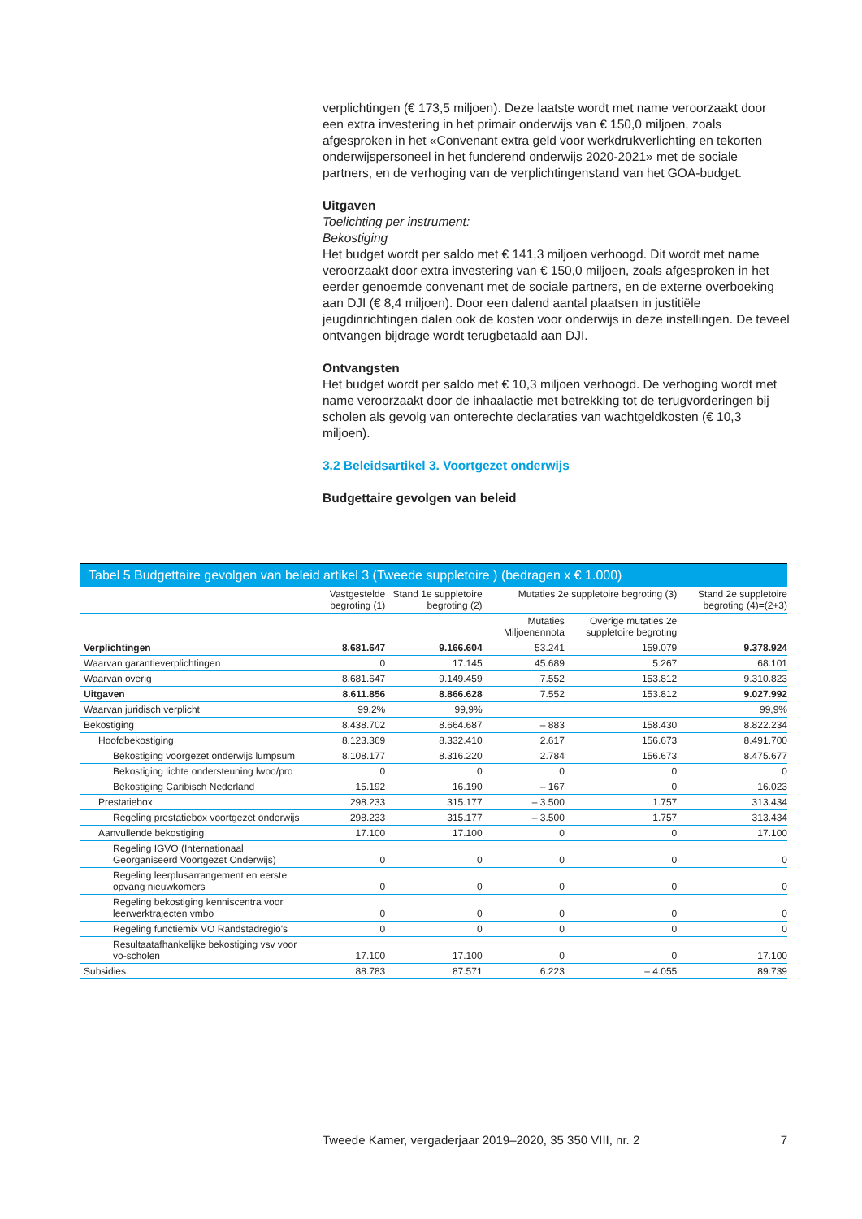verplichtingen (€ 173,5 miljoen). Deze laatste wordt met name veroorzaakt door een extra investering in het primair onderwijs van € 150,0 miljoen, zoals afgesproken in het «Convenant extra geld voor werkdrukverlichting en tekorten onderwijspersoneel in het funderend onderwijs 2020-2021» met de sociale partners, en de verhoging van de verplichtingenstand van het GOA-budget.
Uitgaven
Toelichting per instrument:
Bekostiging
Het budget wordt per saldo met € 141,3 miljoen verhoogd. Dit wordt met name veroorzaakt door extra investering van € 150,0 miljoen, zoals afgesproken in het eerder genoemde convenant met de sociale partners, en de externe overboeking aan DJI (€ 8,4 miljoen). Door een dalend aantal plaatsen in justitiële jeugdinrichtingen dalen ook de kosten voor onderwijs in deze instellingen. De teveel ontvangen bijdrage wordt terugbetaald aan DJI.
Ontvangsten
Het budget wordt per saldo met € 10,3 miljoen verhoogd. De verhoging wordt met name veroorzaakt door de inhaalactie met betrekking tot de terugvorderingen bij scholen als gevolg van onterechte declaraties van wachtgeldkosten (€ 10,3 miljoen).
3.2 Beleidsartikel 3. Voortgezet onderwijs
Budgettaire gevolgen van beleid
Tabel 5 Budgettaire gevolgen van beleid artikel 3 (Tweede suppletoire ) (bedragen x € 1.000)
| | Vastgestelde begroting (1) | Stand 1e suppletoire begroting (2) | Mutaties 2e suppletoire begroting (3) | | Stand 2e suppletoire begroting (4)=(2+3) |
| --- | --- | --- | --- | --- | --- |
| | | | Mutaties Miljoenennota | Overige mutaties 2e suppletoire begroting | |
| Verplichtingen | 8.681.647 | 9.166.604 | 53.241 | 159.079 | 9.378.924 |
| Waarvan garantieverplichtingen | 0 | 17.145 | 45.689 | 5.267 | 68.101 |
| Waarvan overig | 8.681.647 | 9.149.459 | 7.552 | 153.812 | 9.310.823 |
| Uitgaven | 8.611.856 | 8.866.628 | 7.552 | 153.812 | 9.027.992 |
| Waarvan juridisch verplicht | 99,2% | 99,9% | | | 99,9% |
| Bekostiging | 8.438.702 | 8.664.687 | – 883 | 158.430 | 8.822.234 |
| Hoofdbekostiging | 8.123.369 | 8.332.410 | 2.617 | 156.673 | 8.491.700 |
| Bekostiging voorgezet onderwijs lumpsum | 8.108.177 | 8.316.220 | 2.784 | 156.673 | 8.475.677 |
| Bekostiging lichte ondersteuning lwoo/pro | 0 | 0 | 0 | 0 | 0 |
| Bekostiging Caribisch Nederland | 15.192 | 16.190 | – 167 | 0 | 16.023 |
| Prestatiebox | 298.233 | 315.177 | – 3.500 | 1.757 | 313.434 |
| Regeling prestatiebox voortgezet onderwijs | 298.233 | 315.177 | – 3.500 | 1.757 | 313.434 |
| Aanvullende bekostiging | 17.100 | 17.100 | 0 | 0 | 17.100 |
| Regeling IGVO (Internationaal Georganiseerd Voortgezet Onderwijs) | 0 | 0 | 0 | 0 | 0 |
| Regeling leerplusarrangement en eerste opvang nieuwkomers | 0 | 0 | 0 | 0 | 0 |
| Regeling bekostiging kenniscentra voor leerwerktrajecten vmbo | 0 | 0 | 0 | 0 | 0 |
| Regeling functiemix VO Randstadregio's | 0 | 0 | 0 | 0 | 0 |
| Resultaatafhankelijke bekostiging vsv voor vo-scholen | 17.100 | 17.100 | 0 | 0 | 17.100 |
| Subsidies | 88.783 | 87.571 | 6.223 | – 4.055 | 89.739 |
Tweede Kamer, vergaderjaar 2019–2020, 35 350 VIII, nr. 2 7